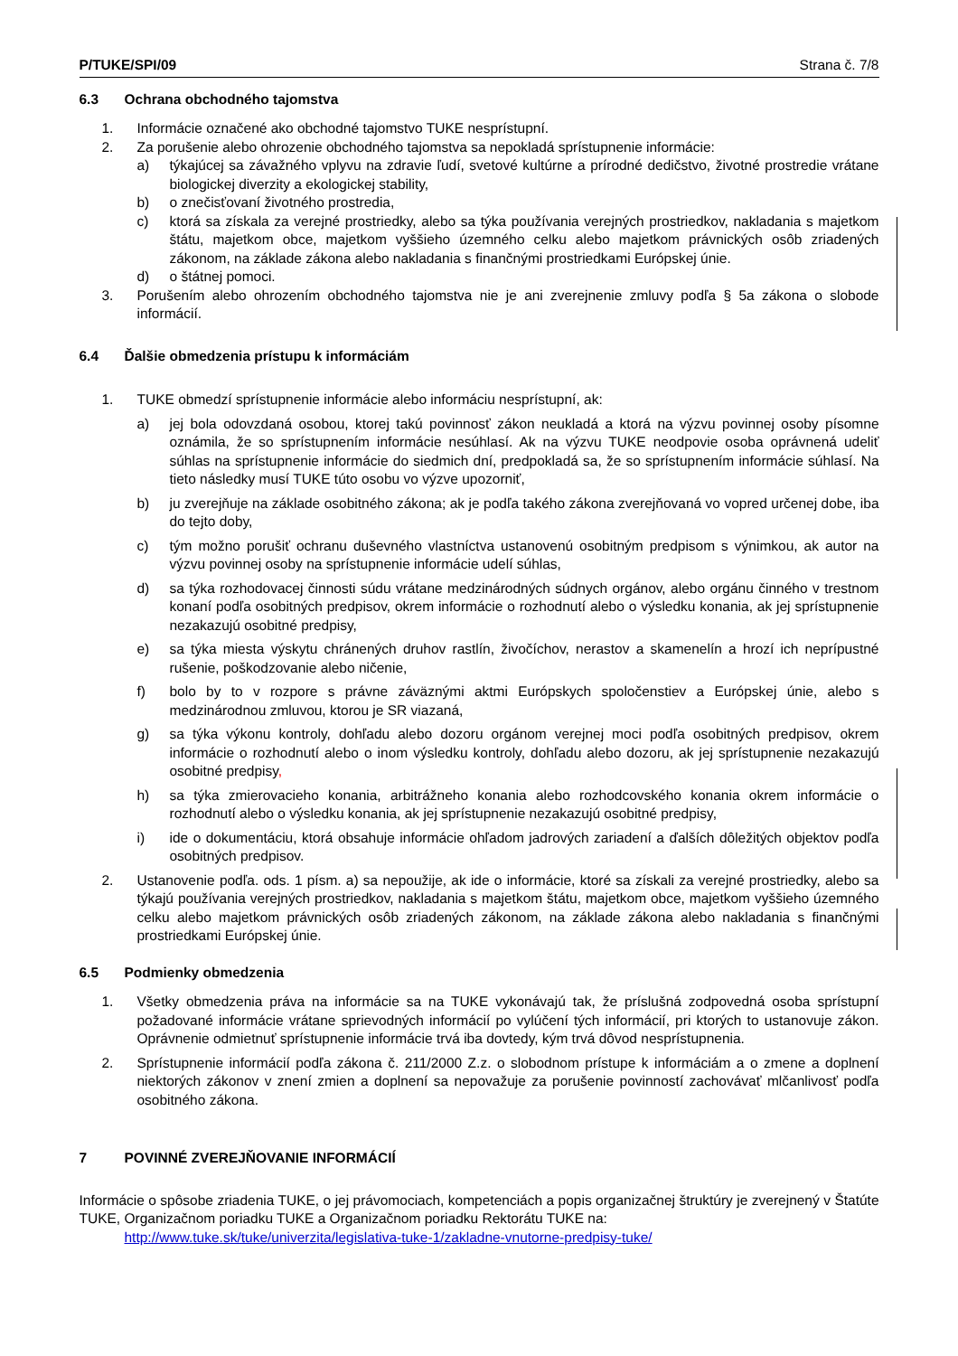P/TUKE/SPI/09 Strana č. 7/8
6.3 Ochrana obchodného tajomstva
1. Informácie označené ako obchodné tajomstvo TUKE nesprístupní.
2. Za porušenie alebo ohrozenie obchodného tajomstva sa nepokladá sprístupnenie informácie:
a) týkajúcej sa závažného vplyvu na zdravie ľudí, svetové kultúrne a prírodné dedičstvo, životné prostredie vrátane biologickej diverzity a ekologickej stability,
b) o znečisťovaní životného prostredia,
c) ktorá sa získala za verejné prostriedky, alebo sa týka používania verejných prostriedkov, nakladania s majetkom štátu, majetkom obce, majetkom vyššieho územného celku alebo majetkom právnických osôb zriadených zákonom, na základe zákona alebo nakladania s finančnými prostriedkami Európskej únie.
d) o štátnej pomoci.
3. Porušením alebo ohrozením obchodného tajomstva nie je ani zverejnenie zmluvy podľa § 5a zákona o slobode informácií.
6.4 Ďalšie obmedzenia prístupu k informáciám
1. TUKE obmedzí sprístupnenie informácie alebo informáciu nesprístupní, ak:
a) jej bola odovzdaná osobou, ktorej takú povinnosť zákon neukladá a ktorá na výzvu povinnej osoby písomne oznámila, že so sprístupnením informácie nesúhlasí. Ak na výzvu TUKE neodpovie osoba oprávnená udeliť súhlas na sprístupnenie informácie do siedmich dní, predpokladá sa, že so sprístupnením informácie súhlasí. Na tieto následky musí TUKE túto osobu vo výzve upozorniť,
b) ju zverejňuje na základe osobitného zákona; ak je podľa takého zákona zverejňovaná vo vopred určenej dobe, iba do tejto doby,
c) tým možno porušiť ochranu duševného vlastníctva ustanovenú osobitným predpisom s výnimkou, ak autor na výzvu povinnej osoby na sprístupnenie informácie udelí súhlas,
d) sa týka rozhodovacej činnosti súdu vrátane medzinárodných súdnych orgánov, alebo orgánu činného v trestnom konaní podľa osobitných predpisov, okrem informácie o rozhodnutí alebo o výsledku konania, ak jej sprístupnenie nezakazujú osobitné predpisy,
e) sa týka miesta výskytu chránených druhov rastlín, živočíchov, nerastov a skamenelín a hrozí ich neprípustné rušenie, poškodzovanie alebo ničenie,
f) bolo by to v rozpore s právne záväznými aktmi Európskych spoločenstiev a Európskej únie, alebo s medzinárodnou zmluvou, ktorou je SR viazaná,
g) sa týka výkonu kontroly, dohľadu alebo dozoru orgánom verejnej moci podľa osobitných predpisov, okrem informácie o rozhodnutí alebo o inom výsledku kontroly, dohľadu alebo dozoru, ak jej sprístupnenie nezakazujú osobitné predpisy,
h) sa týka zmierovacieho konania, arbitrážneho konania alebo rozhodcovského konania okrem informácie o rozhodnutí alebo o výsledku konania, ak jej sprístupnenie nezakazujú osobitné predpisy,
i) ide o dokumentáciu, ktorá obsahuje informácie ohľadom jadrových zariadení a ďalších dôležitých objektov podľa osobitných predpisov.
2. Ustanovenie podľa. ods. 1 písm. a) sa nepoužije, ak ide o informácie, ktoré sa získali za verejné prostriedky, alebo sa týkajú používania verejných prostriedkov, nakladania s majetkom štátu, majetkom obce, majetkom vyššieho územného celku alebo majetkom právnických osôb zriadených zákonom, na základe zákona alebo nakladania s finančnými prostriedkami Európskej únie.
6.5 Podmienky obmedzenia
1. Všetky obmedzenia práva na informácie sa na TUKE vykonávajú tak, že príslušná zodpovedná osoba sprístupní požadované informácie vrátane sprievodných informácií po vylúčení tých informácií, pri ktorých to ustanovuje zákon. Oprávnenie odmietnuť sprístupnenie informácie trvá iba dovtedy, kým trvá dôvod nesprístupnenia.
2. Sprístupnenie informácií podľa zákona č. 211/2000 Z.z. o slobodnom prístupe k informáciám a o zmene a doplnení niektorých zákonov v znení zmien a doplnení sa nepovažuje za porušenie povinností zachovávať mlčanlivosť podľa osobitného zákona.
7 POVINNÉ ZVEREJŇOVANIE INFORMÁCIÍ
Informácie o spôsobe zriadenia TUKE, o jej právomociach, kompetenciách a popis organizačnej štruktúry je zverejnený v Štatúte TUKE, Organizačnom poriadku TUKE a Organizačnom poriadku Rektorátu TUKE na:
http://www.tuke.sk/tuke/univerzita/legislativa-tuke-1/zakladne-vnutorne-predpisy-tuke/